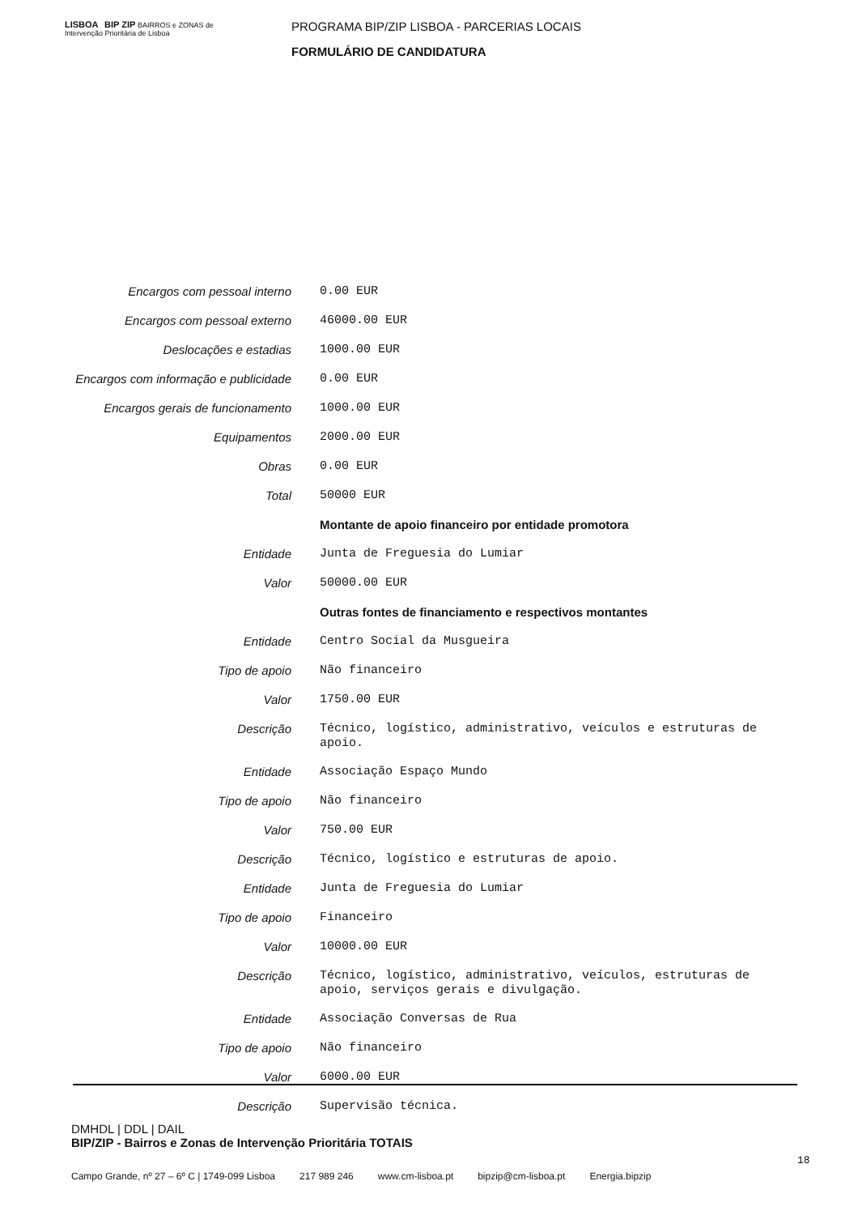LISBOA BIP ZIP BAIRROS e ZONAS de Intervenção Prioritária de Lisboa
PROGRAMA BIP/ZIP LISBOA - PARCERIAS LOCAIS
FORMULÁRIO DE CANDIDATURA
| Encargos com pessoal interno | 0.00 EUR |
| Encargos com pessoal externo | 46000.00 EUR |
| Deslocações e estadias | 1000.00 EUR |
| Encargos com informação e publicidade | 0.00 EUR |
| Encargos gerais de funcionamento | 1000.00 EUR |
| Equipamentos | 2000.00 EUR |
| Obras | 0.00 EUR |
| Total | 50000 EUR |
| | Montante de apoio financeiro por entidade promotora |
| Entidade | Junta de Freguesia do Lumiar |
| Valor | 50000.00 EUR |
| | Outras fontes de financiamento e respectivos montantes |
| Entidade | Centro Social da Musgueira |
| Tipo de apoio | Não financeiro |
| Valor | 1750.00 EUR |
| Descrição | Técnico, logístico, administrativo, veículos e estruturas de apoio. |
| Entidade | Associação Espaço Mundo |
| Tipo de apoio | Não financeiro |
| Valor | 750.00 EUR |
| Descrição | Técnico, logístico e estruturas de apoio. |
| Entidade | Junta de Freguesia do Lumiar |
| Tipo de apoio | Financeiro |
| Valor | 10000.00 EUR |
| Descrição | Técnico, logístico, administrativo, veículos, estruturas de apoio, serviços gerais e divulgação. |
| Entidade | Associação Conversas de Rua |
| Tipo de apoio | Não financeiro |
| Valor | 6000.00 EUR |
| Descrição | Supervisão técnica. |
DMHDL | DDL | DAIL
BIP/ZIP - Bairros e Zonas de Intervenção Prioritária TOTAIS
18
Campo Grande, nº 27 – 6º C | 1749-099 Lisboa 217 989 246 www.cm-lisboa.pt bipzip@cm-lisboa.pt Energia.bipzip